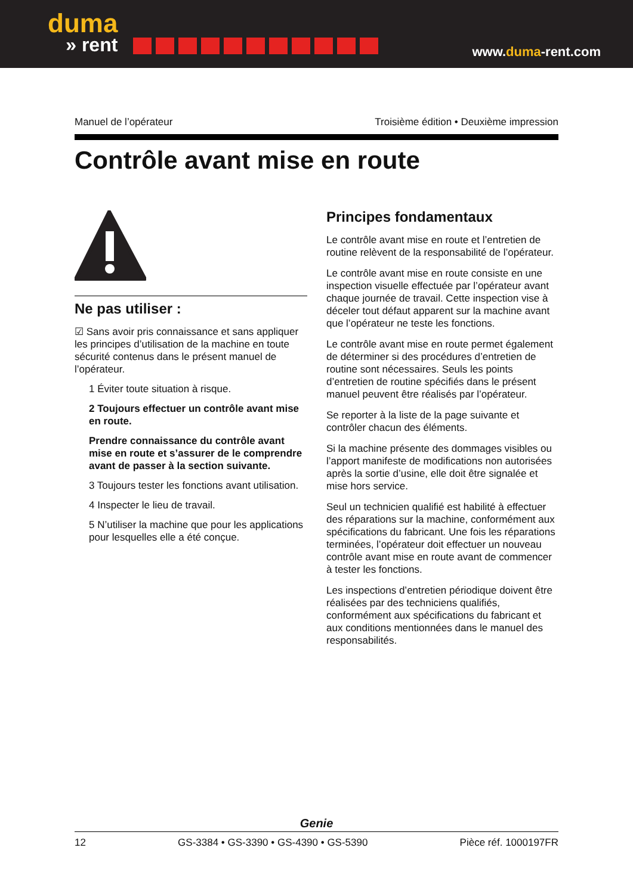duma
» rent
www.duma-rent.com
Manuel de l’opérateur Troisième édition • Deuxième impression
Contrôle avant mise en route
Ne pas utiliser :
☑ Sans avoir pris connaissance et sans appliquer les principes d’utilisation de la machine en toute sécurité contenus dans le présent manuel de l’opérateur.
1 Éviter toute situation à risque.
2 Toujours effectuer un contrôle avant mise en route.
Prendre connaissance du contrôle avant mise en route et s’assurer de le comprendre avant de passer à la section suivante.
3 Toujours tester les fonctions avant utilisation.
4 Inspecter le lieu de travail.
5 N’utiliser la machine que pour les applications pour lesquelles elle a été conçue.
Principes fondamentaux
Le contrôle avant mise en route et l’entretien de routine relèvent de la responsabilité de l’opérateur.
Le contrôle avant mise en route consiste en une inspection visuelle effectuée par l’opérateur avant chaque journée de travail. Cette inspection vise à déceler tout défaut apparent sur la machine avant que l’opérateur ne teste les fonctions.
Le contrôle avant mise en route permet également de déterminer si des procédures d’entretien de routine sont nécessaires. Seuls les points d’entretien de routine spécifiés dans le présent manuel peuvent être réalisés par l’opérateur.
Se reporter à la liste de la page suivante et contrôler chacun des éléments.
Si la machine présente des dommages visibles ou l’apport manifeste de modifications non autorisées après la sortie d’usine, elle doit être signalée et mise hors service.
Seul un technicien qualifié est habilité à effectuer des réparations sur la machine, conformément aux spécifications du fabricant. Une fois les réparations terminées, l’opérateur doit effectuer un nouveau contrôle avant mise en route avant de commencer à tester les fonctions.
Les inspections d’entretien périodique doivent être réalisées par des techniciens qualifiés, conformément aux spécifications du fabricant et aux conditions mentionnées dans le manuel des responsabilités.
Genie
12 GS-3384 • GS-3390 • GS-4390 • GS-5390 Pièce réf. 1000197FR